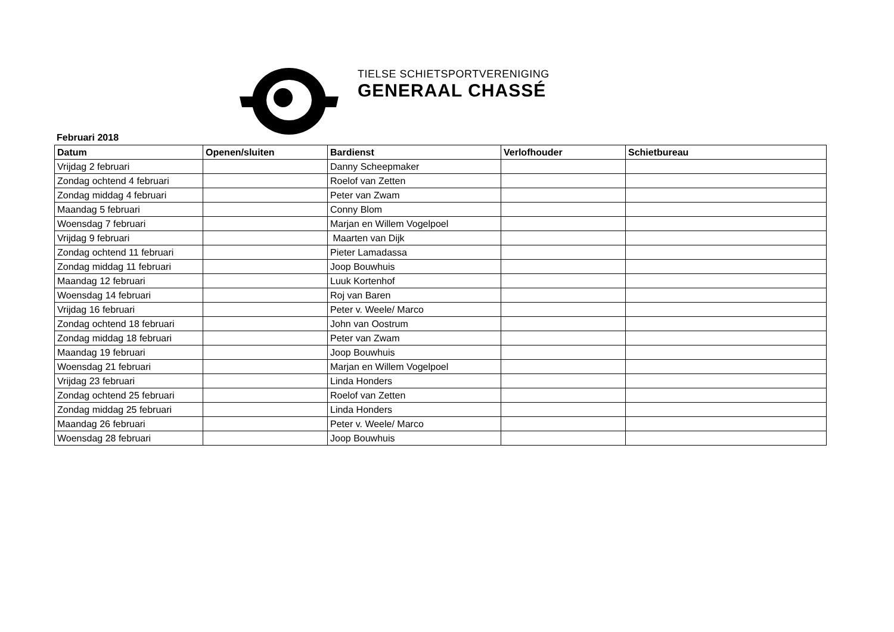TIELSE SCHIETSPORTVERENIGING
GENERAAL CHASSÉ
Februari 2018
| Datum | Openen/sluiten | Bardienst | Verlofhouder | Schietbureau |
| --- | --- | --- | --- | --- |
| Vrijdag 2 februari | | Danny Scheepmaker | | |
| Zondag ochtend 4 februari | | Roelof van Zetten | | |
| Zondag middag 4 februari | | Peter van Zwam | | |
| Maandag 5 februari | | Conny Blom | | |
| Woensdag 7 februari | | Marjan en Willem Vogelpoel | | |
| Vrijdag 9 februari | | Maarten van Dijk | | |
| Zondag ochtend 11 februari | | Pieter Lamadassa | | |
| Zondag middag 11 februari | | Joop Bouwhuis | | |
| Maandag 12 februari | | Luuk Kortenhof | | |
| Woensdag 14 februari | | Roj van Baren | | |
| Vrijdag 16 februari | | Peter v. Weele/ Marco | | |
| Zondag ochtend 18 februari | | John van Oostrum | | |
| Zondag middag 18 februari | | Peter van Zwam | | |
| Maandag 19 februari | | Joop Bouwhuis | | |
| Woensdag 21 februari | | Marjan en Willem Vogelpoel | | |
| Vrijdag 23 februari | | Linda Honders | | |
| Zondag ochtend 25 februari | | Roelof van Zetten | | |
| Zondag middag 25 februari | | Linda Honders | | |
| Maandag 26 februari | | Peter v. Weele/ Marco | | |
| Woensdag 28 februari | | Joop Bouwhuis | | |